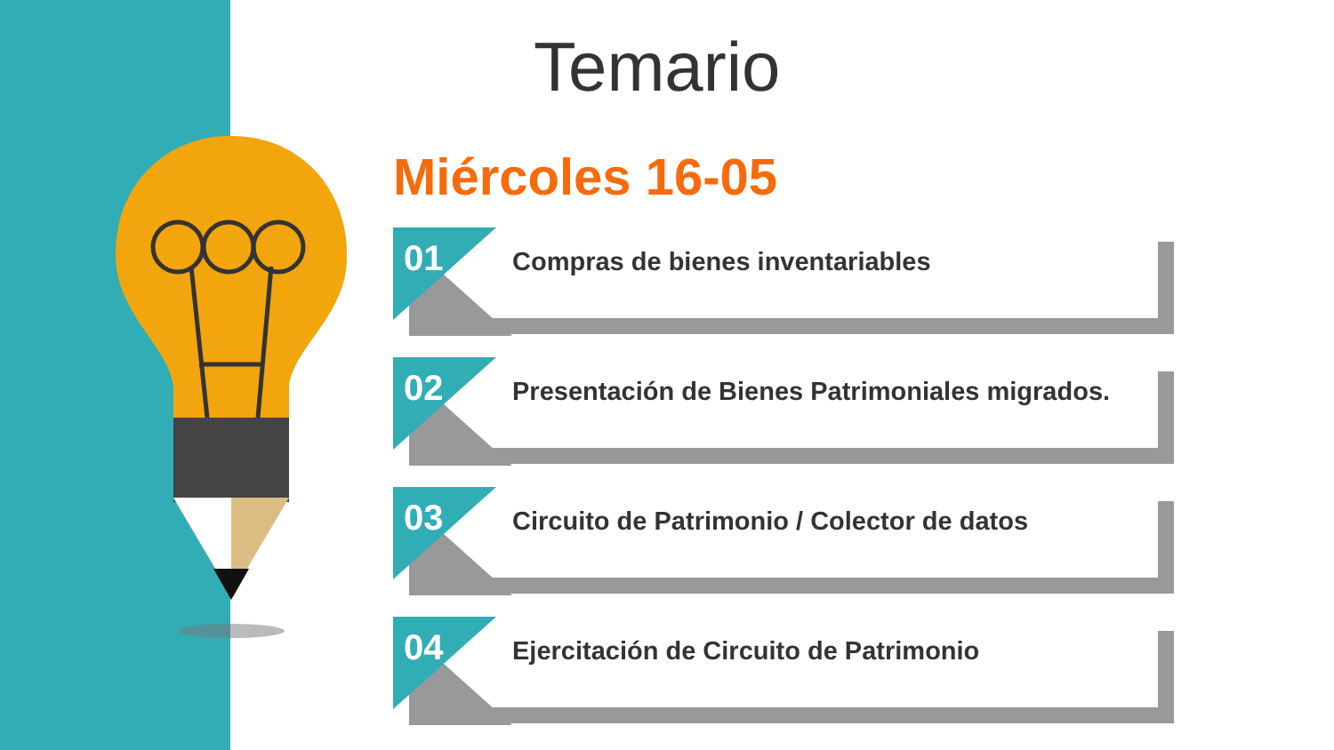Temario
Miércoles 16-05
01
Compras de bienes inventariables
02
Presentación de Bienes Patrimoniales migrados.
03
Circuito de Patrimonio / Colector de datos
04
Ejercitación de Circuito de Patrimonio